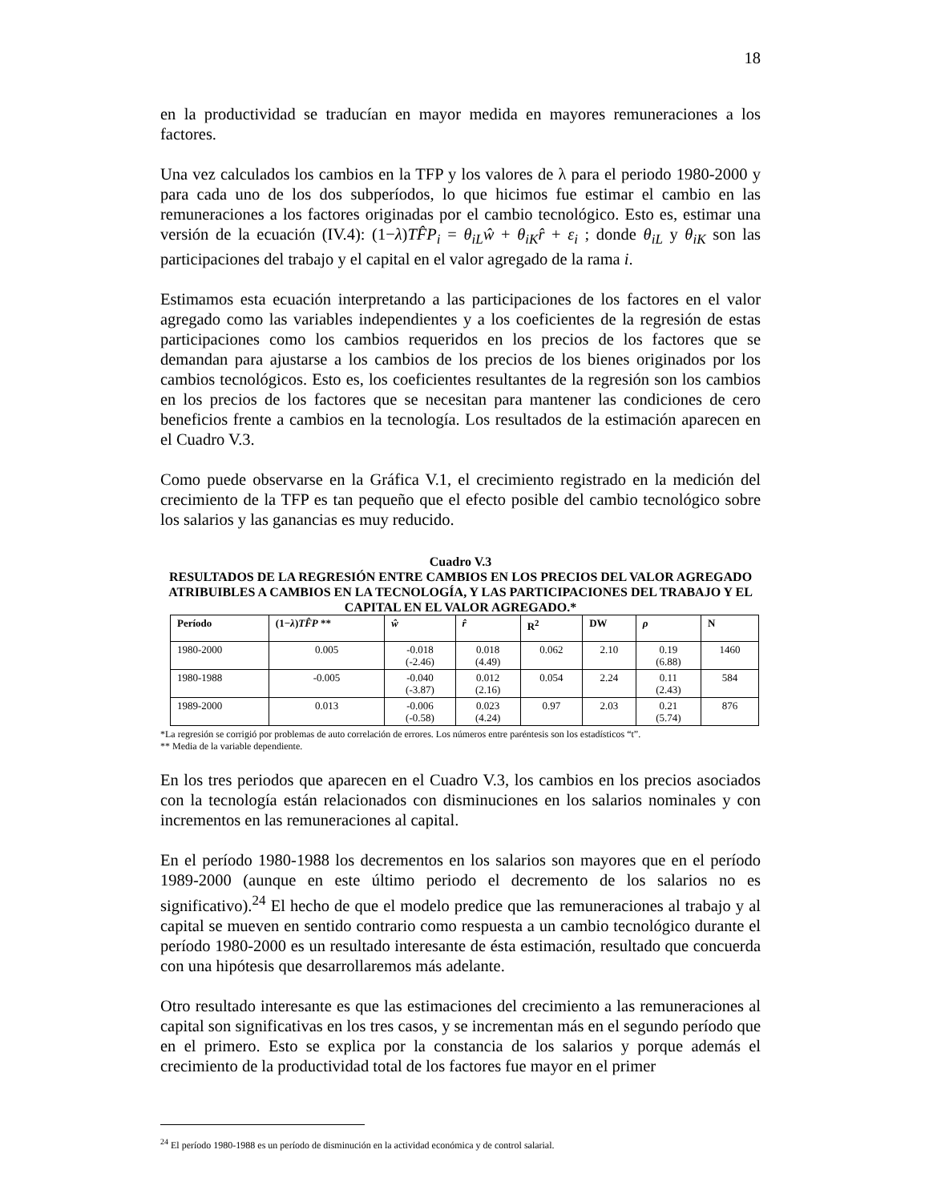18
en la productividad se traducían en mayor medida en mayores remuneraciones a los factores.
Una vez calculados los cambios en la TFP y los valores de λ para el periodo 1980-2000 y para cada uno de los dos subperíodos, lo que hicimos fue estimar el cambio en las remuneraciones a los factores originadas por el cambio tecnológico. Esto es, estimar una versión de la ecuación (IV.4): (1−λ)TF̂P<sub>i</sub> = θ<sub>iL</sub>ŵ + θ<sub>iK</sub>r̂ + ε<sub>i</sub> ; donde θ<sub>iL</sub> y θ<sub>iK</sub> son las participaciones del trabajo y el capital en el valor agregado de la rama i.
Estimamos esta ecuación interpretando a las participaciones de los factores en el valor agregado como las variables independientes y a los coeficientes de la regresión de estas participaciones como los cambios requeridos en los precios de los factores que se demandan para ajustarse a los cambios de los precios de los bienes originados por los cambios tecnológicos. Esto es, los coeficientes resultantes de la regresión son los cambios en los precios de los factores que se necesitan para mantener las condiciones de cero beneficios frente a cambios en la tecnología. Los resultados de la estimación aparecen en el Cuadro V.3.
Como puede observarse en la Gráfica V.1, el crecimiento registrado en la medición del crecimiento de la TFP es tan pequeño que el efecto posible del cambio tecnológico sobre los salarios y las ganancias es muy reducido.
Cuadro V.3
RESULTADOS DE LA REGRESIÓN ENTRE CAMBIOS EN LOS PRECIOS DEL VALOR AGREGADO ATRIBUIBLES A CAMBIOS EN LA TECNOLOGÍA, Y LAS PARTICIPACIONES DEL TRABAJO Y EL CAPITAL EN EL VALOR AGREGADO.*
| Período | (1− λ ) TF̂P ** | ŵ | r̂ | R<sup>2</sup> | DW | ρ | N |
| --- | --- | --- | --- | --- | --- | --- | --- |
| 1980-2000 | 0.005 | -0.018 (-2.46) | 0.018 (4.49) | 0.062 | 2.10 | 0.19 (6.88) | 1460 |
| 1980-1988 | -0.005 | -0.040 (-3.87) | 0.012 (2.16) | 0.054 | 2.24 | 0.11 (2.43) | 584 |
| 1989-2000 | 0.013 | -0.006 (-0.58) | 0.023 (4.24) | 0.97 | 2.03 | 0.21 (5.74) | 876 |
*La regresión se corrigió por problemas de auto correlación de errores. Los números entre paréntesis son los estadísticos “t”.
** Media de la variable dependiente.
En los tres periodos que aparecen en el Cuadro V.3, los cambios en los precios asociados con la tecnología están relacionados con disminuciones en los salarios nominales y con incrementos en las remuneraciones al capital.
En el período 1980-1988 los decrementos en los salarios son mayores que en el período 1989-2000 (aunque en este último periodo el decremento de los salarios no es significativo).<sup>24</sup> El hecho de que el modelo predice que las remuneraciones al trabajo y al capital se mueven en sentido contrario como respuesta a un cambio tecnológico durante el período 1980-2000 es un resultado interesante de ésta estimación, resultado que concuerda con una hipótesis que desarrollaremos más adelante.
Otro resultado interesante es que las estimaciones del crecimiento a las remuneraciones al capital son significativas en los tres casos, y se incrementan más en el segundo período que en el primero. Esto se explica por la constancia de los salarios y porque además el crecimiento de la productividad total de los factores fue mayor en el primer
<sup>24</sup> El período 1980-1988 es un período de disminución en la actividad económica y de control salarial.